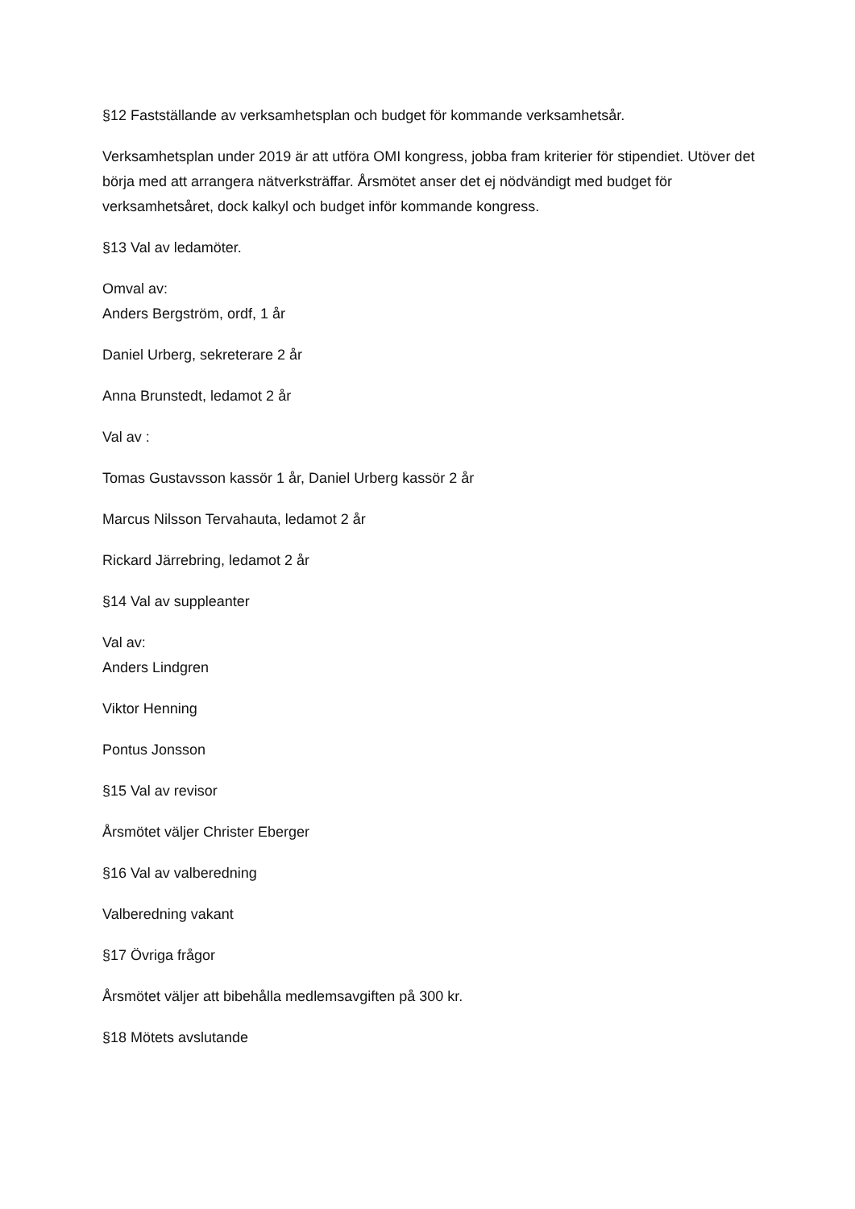§12 Fastställande av verksamhetsplan och budget för kommande verksamhetsår.
Verksamhetsplan under 2019 är att utföra OMI kongress, jobba fram kriterier för stipendiet. Utöver det börja med att arrangera nätverksträffar. Årsmötet anser det ej nödvändigt med budget för verksamhetsåret, dock kalkyl och budget inför kommande kongress.
§13 Val av ledamöter.
Omval av:
Anders Bergström, ordf, 1 år
Daniel Urberg, sekreterare 2 år
Anna Brunstedt, ledamot 2 år
Val av :
Tomas Gustavsson kassör 1 år, Daniel Urberg kassör 2 år
Marcus Nilsson Tervahauta, ledamot 2 år
Rickard Järrebring, ledamot 2 år
§14 Val av suppleanter
Val av:
Anders Lindgren
Viktor Henning
Pontus Jonsson
§15 Val av revisor
Årsmötet väljer Christer Eberger
§16 Val av valberedning
Valberedning vakant
§17 Övriga frågor
Årsmötet väljer att bibehålla medlemsavgiften på 300 kr.
§18 Mötets avslutande